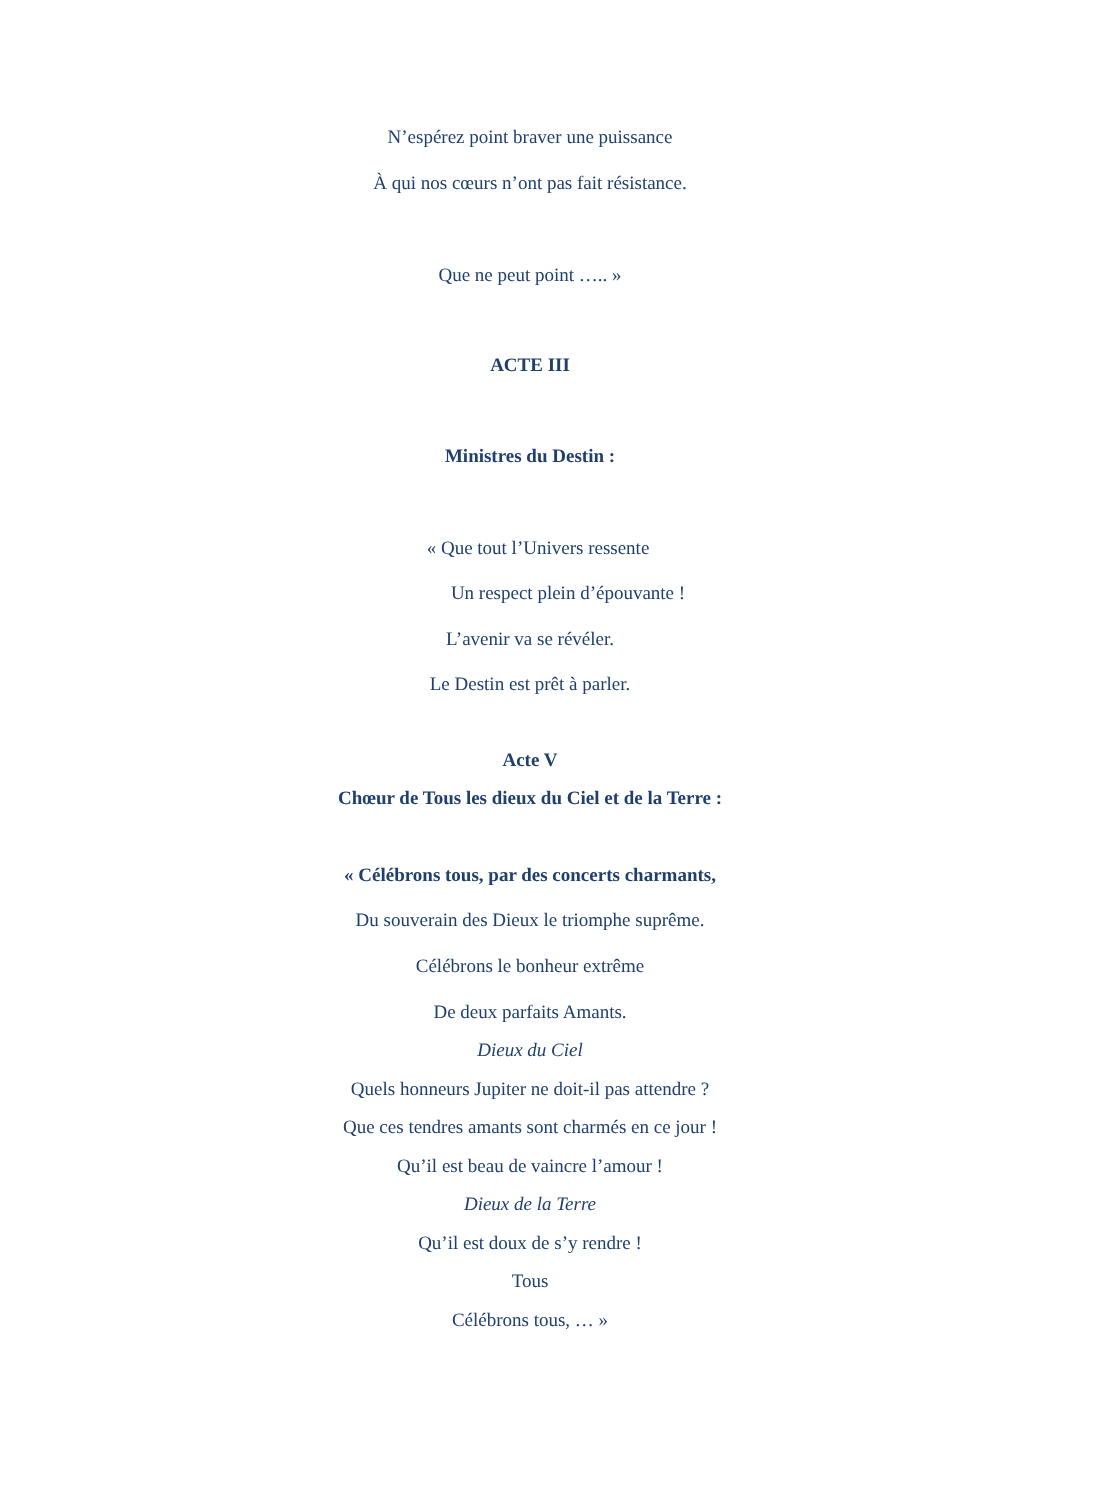N’espérez point braver une puissance
À qui nos cœurs n’ont pas fait résistance.
Que ne peut point ….. »
ACTE III
Ministres du Destin :
« Que tout l’Univers ressente
Un respect plein d’épouvante !
L’avenir va se révéler.
Le Destin est prêt à parler.
Acte V
Chœur de Tous les dieux du Ciel et de la Terre :
« Célébrons tous, par des concerts charmants,
Du souverain des Dieux le triomphe suprême.
Célébrons le bonheur extrême
De deux parfaits Amants.
Dieux du Ciel
Quels honneurs Jupiter ne doit-il pas attendre ?
Que ces tendres amants sont charmés en ce jour !
Qu’il est beau de vaincre l’amour !
Dieux de la Terre
Qu’il est doux de s’y rendre !
Tous
Célébrons tous, … »